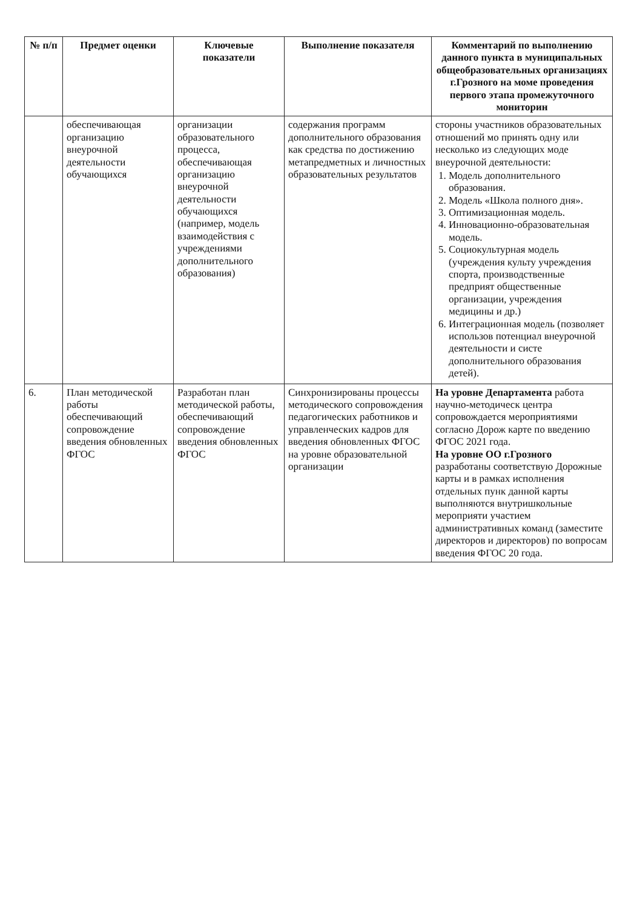| № п/п | Предмет оценки | Ключевые показатели | Выполнение показателя | Комментарий по выполнению данного пункта в муниципальных общеобразовательных организациях г.Грозного на моме проведения первого этапа промежуточного мониторин |
| --- | --- | --- | --- | --- |
| | обеспечивающая организацию внеурочной деятельности обучающихся | организации образовательного процесса, обеспечивающая организацию внеурочной деятельности обучающихся (например, модель взаимодействия с учреждениями дополнительного образования) | содержания программ дополнительного образования как средства по достижению метапредметных и личностных образовательных результатов | стороны участников образовательных отношений мо принять одну или несколько из следующих моде внеурочной деятельности: 1. Модель дополнительного образования. 2. Модель «Школа полного дня». 3. Оптимизационная модель. 4. Инновационно-образовательная модель. 5. Социокультурная модель (учреждения культу учреждения спорта, производственные предприят общественные организации, учреждения медицины и др.) 6. Интеграционная модель (позволяет использов потенциал внеурочной деятельности и систе дополнительного образования детей). |
| 6. | План методической работы обеспечивающий сопровождение введения обновленных ФГОС | Разработан план методической работы, обеспечивающий сопровождение введения обновленных ФГОС | Синхронизированы процессы методического сопровождения педагогических работников и управленческих кадров для введения обновленных ФГОС на уровне образовательной организации | На уровне Департамента работа научно-методическ центра сопровождается мероприятиями согласно Дорож карте по введению ФГОС 2021 года. На уровне ОО г.Грозного разработаны соответствую Дорожные карты и в рамках исполнения отдельных пунк данной карты выполняются внутришкольные мероприяти участием административных команд (заместите директоров и директоров) по вопросам введения ФГОС 20 года. |